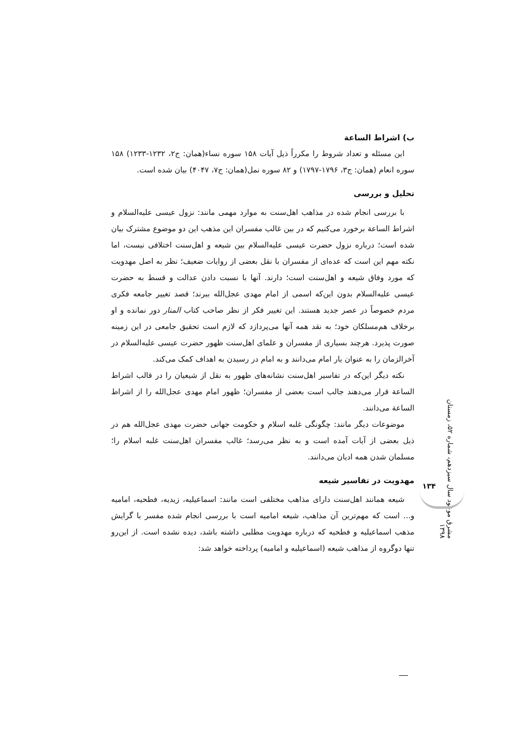ب) اشراط الساعة
این مسئله و تعداد شروط را مکرراً ذیل آیات ۱۵۸ سوره نساء(همان: ج۲، ۱۲۳۲-۱۲۳۳) ۱۵۸ سوره انعام (همان: ج۳، ۱۷۹۶-۱۷۹۷) و ۸۲ سوره نمل(همان: ج۷، ۴۰۴۷) بیان شده است.
تحلیل و بررسی
با بررسی انجام شده در مذاهب اهل‌سنت به موارد مهمی مانند: نزول عیسی علیه‌السلام و اشراط الساعة برخورد می‌کنیم که در بین غالب مفسران این مذهب این دو موضوع مشترک بیان شده است؛ درباره نزول حضرت عیسی علیه‌السلام بین شیعه و اهل‌سنت اختلافی نیست، اما نکته مهم این است که عده‌ای از مفسران با نقل بعضی از روایات ضعیف؛ نظر به اصل مهدویت که مورد وفاق شیعه و اهل‌سنت است؛ دارند. آنها با نسبت دادن عدالت و قسط به حضرت عیسی علیه‌السلام بدون این‌که اسمی از امام مهدی عجل‌الله ببرند؛ قصد تغییر جامعه فکری مردم خصوصاً در عصر جدید هستند. این تغییر فکر از نظر صاحب کتاب المنار دور نمانده و او برخلاف هم‌مسلکان خود؛ به نقد همه آنها می‌پردازد که لازم است تحقیق جامعی در این زمینه صورت پذیرد. هرچند بسیاری از مفسران و علمای اهل‌سنت ظهور حضرت عیسی علیه‌السلام در آخرالزمان را به عنوان یار امام می‌دانند و به امام در رسیدن به اهداف کمک می‌کند.
نکته دیگر این‌که در تفاسیر اهل‌سنت نشانه‌های ظهور به نقل از شیعیان را در قالب اشراط الساعة قرار می‌دهند جالب است بعضی از مفسران؛ ظهور امام مهدی عجل‌الله را از اشراط الساعة می‌دانند.
موضوعات دیگر مانند: چگونگی غلبه اسلام و حکومت جهانی حضرت مهدی عجل‌الله هم در ذیل بعضی از آیات آمده است و به نظر می‌رسد؛ غالب مفسران اهل‌سنت غلبه اسلام را؛ مسلمان شدن همه ادیان می‌دانند.
مهدویت در تفاسیر شیعه
شیعه همانند اهل‌سنت دارای مذاهب مختلفی است مانند: اسماعیلیه، زیدیه، فطحیه، امامیه و... است که مهم‌ترین آن مذاهب، شیعه امامیه است با بررسی انجام شده مفسر با گرایش مذهب اسماعیلیه و فطحیه که درباره مهدویت مطلبی داشته باشد، دیده نشده است. از این‌رو تنها دوگروه از مذاهب شیعه (اسماعیلیه و امامیه) پرداخته خواهد شد:
مشرق موعود سال سیزدهم، شماره ۵۲، زمستان ۱۳۹۸
۱۳۴